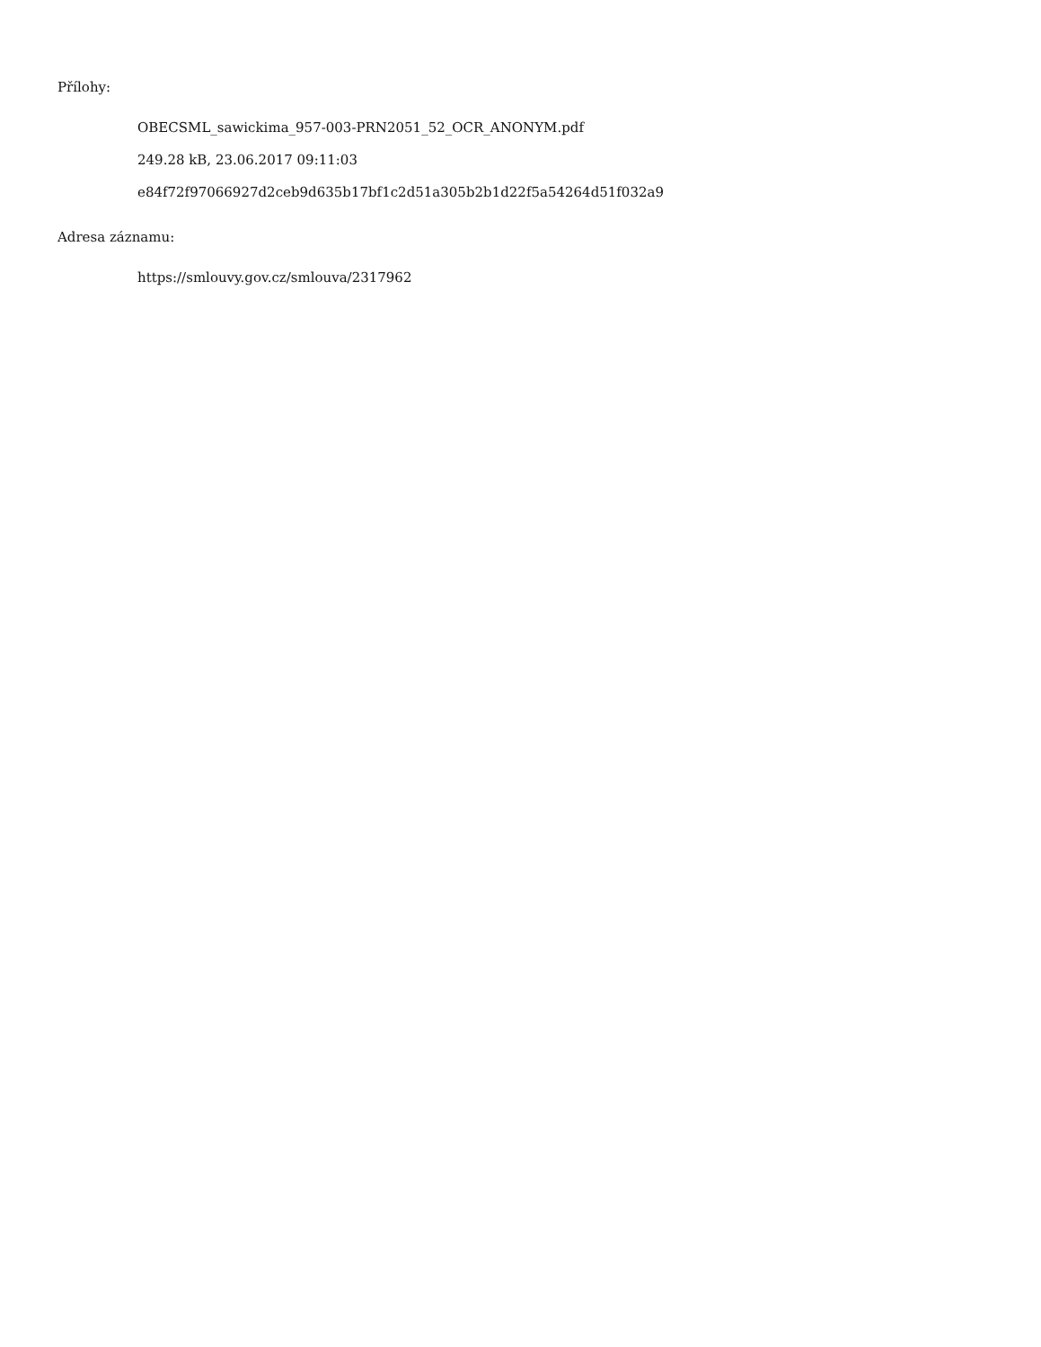Přílohy:
OBECSML_sawickima_957-003-PRN2051_52_OCR_ANONYM.pdf
249.28 kB, 23.06.2017 09:11:03
e84f72f97066927d2ceb9d635b17bf1c2d51a305b2b1d22f5a54264d51f032a9
Adresa záznamu:
https://smlouvy.gov.cz/smlouva/2317962